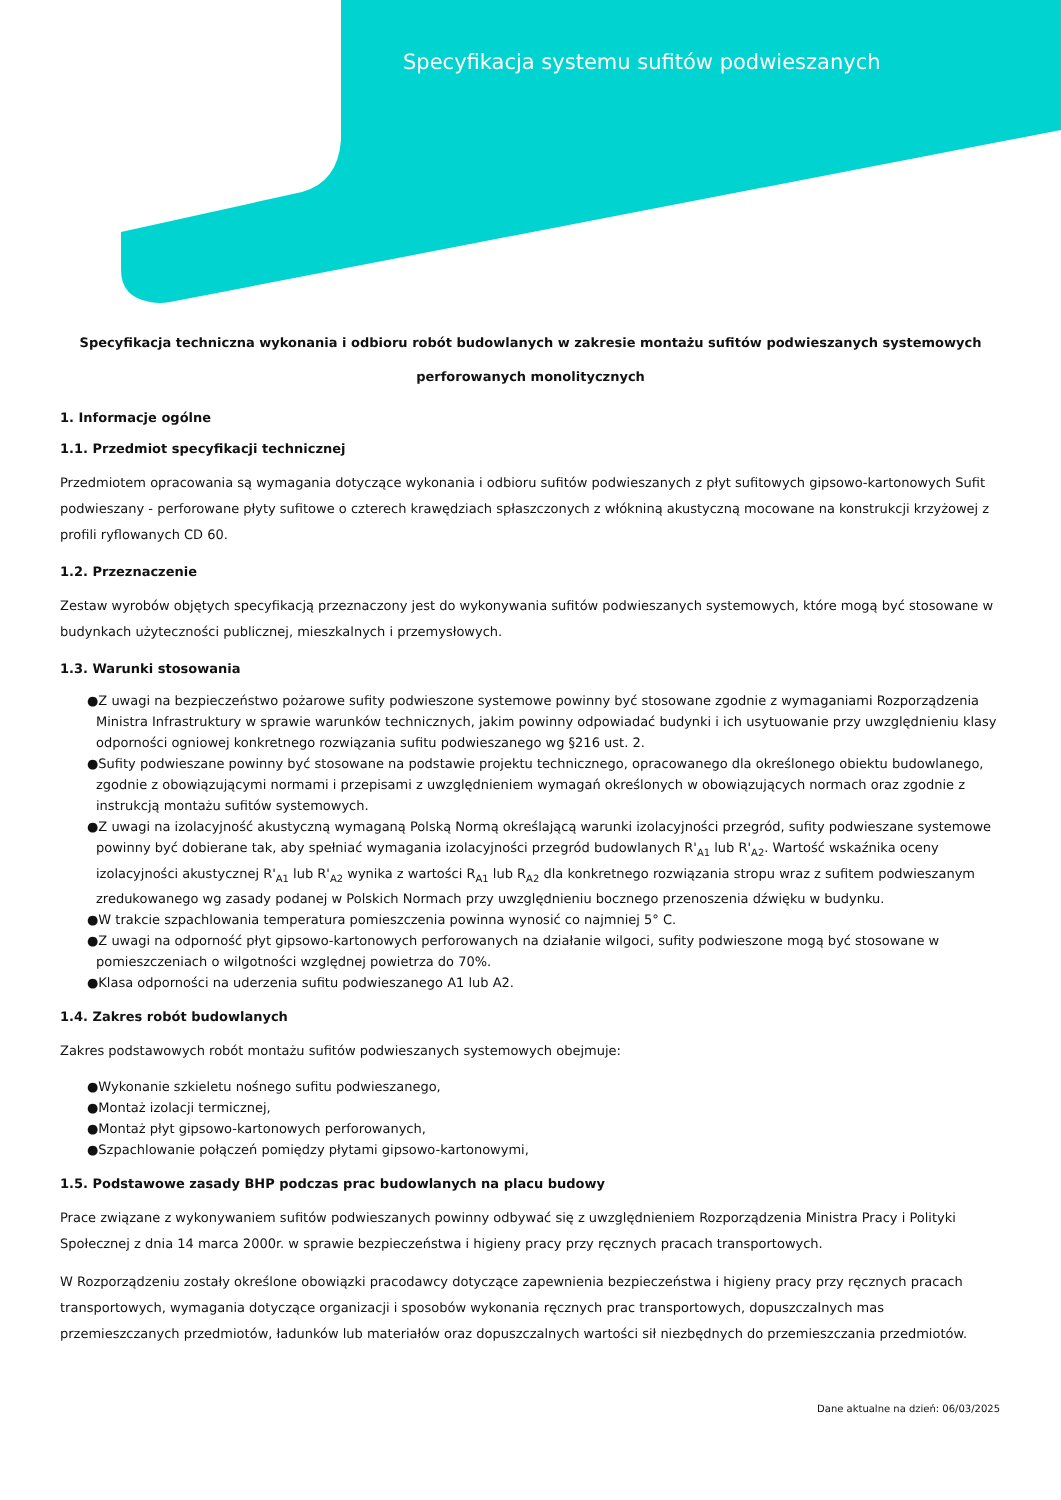Specyfikacja systemu sufitów podwieszanych
Specyfikacja techniczna wykonania i odbioru robót budowlanych w zakresie montażu sufitów podwieszanych systemowych
perforowanych monolitycznych
1. Informacje ogólne
1.1. Przedmiot specyfikacji technicznej
Przedmiotem opracowania są wymagania dotyczące wykonania i odbioru sufitów podwieszanych z płyt sufitowych gipsowo-kartonowych Sufit podwieszany - perforowane płyty sufitowe o czterech krawędziach spłaszczonych z włókniną akustyczną mocowane na konstrukcji krzyżowej z profili ryflowanych CD 60.
1.2. Przeznaczenie
Zestaw wyrobów objętych specyfikacją przeznaczony jest do wykonywania sufitów podwieszanych systemowych, które mogą być stosowane w budynkach użyteczności publicznej, mieszkalnych i przemysłowych.
1.3. Warunki stosowania
●Z uwagi na bezpieczeństwo pożarowe sufity podwieszone systemowe powinny być stosowane zgodnie z wymaganiami Rozporządzenia Ministra Infrastruktury w sprawie warunków technicznych, jakim powinny odpowiadać budynki i ich usytuowanie przy uwzględnieniu klasy odporności ogniowej konkretnego rozwiązania sufitu podwieszanego wg §216 ust. 2.
●Sufity podwieszane powinny być stosowane na podstawie projektu technicznego, opracowanego dla określonego obiektu budowlanego, zgodnie z obowiązującymi normami i przepisami z uwzględnieniem wymagań określonych w obowiązujących normach oraz zgodnie z instrukcją montażu sufitów systemowych.
●Z uwagi na izolacyjność akustyczną wymaganą Polską Normą określającą warunki izolacyjności przegród, sufity podwieszane systemowe powinny być dobierane tak, aby spełniać wymagania izolacyjności przegród budowlanych R'<sub>A1</sub> lub R'<sub>A2</sub>. Wartość wskaźnika oceny izolacyjności akustycznej R'<sub>A1</sub> lub R'<sub>A2</sub> wynika z wartości R<sub>A1</sub> lub R<sub>A2</sub> dla konkretnego rozwiązania stropu wraz z sufitem podwieszanym zredukowanego wg zasady podanej w Polskich Normach przy uwzględnieniu bocznego przenoszenia dźwięku w budynku.
●W trakcie szpachlowania temperatura pomieszczenia powinna wynosić co najmniej 5° C.
●Z uwagi na odporność płyt gipsowo-kartonowych perforowanych na działanie wilgoci, sufity podwieszone mogą być stosowane w pomieszczeniach o wilgotności względnej powietrza do 70%.
●Klasa odporności na uderzenia sufitu podwieszanego A1 lub A2.
1.4. Zakres robót budowlanych
Zakres podstawowych robót montażu sufitów podwieszanych systemowych obejmuje:
●Wykonanie szkieletu nośnego sufitu podwieszanego,
●Montaż izolacji termicznej,
●Montaż płyt gipsowo-kartonowych perforowanych,
●Szpachlowanie połączeń pomiędzy płytami gipsowo-kartonowymi,
1.5. Podstawowe zasady BHP podczas prac budowlanych na placu budowy
Prace związane z wykonywaniem sufitów podwieszanych powinny odbywać się z uwzględnieniem Rozporządzenia Ministra Pracy i Polityki Społecznej z dnia 14 marca 2000r. w sprawie bezpieczeństwa i higieny pracy przy ręcznych pracach transportowych.
W Rozporządzeniu zostały określone obowiązki pracodawcy dotyczące zapewnienia bezpieczeństwa i higieny pracy przy ręcznych pracach transportowych, wymagania dotyczące organizacji i sposobów wykonania ręcznych prac transportowych, dopuszczalnych mas przemieszczanych przedmiotów, ładunków lub materiałów oraz dopuszczalnych wartości sił niezbędnych do przemieszczania przedmiotów.
Dane aktualne na dzień: 06/03/2025